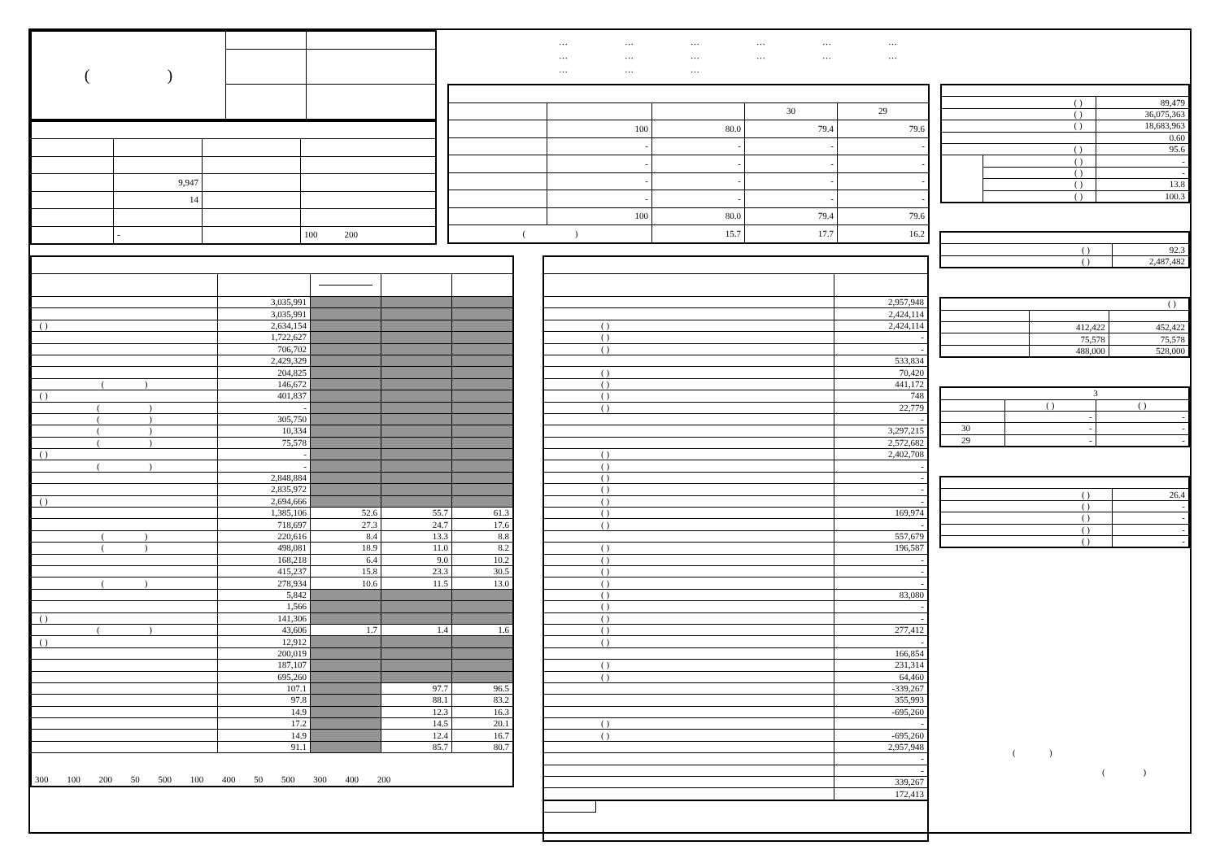| ( ) | | |
| | 9,947 | | |
| | 14 | | |
| | - | | 100 200 |
… … … … … …
… … … … … …
… … …
| | | | 30 | 29 |
| | 100 | 80.0 | 79.4 | 79.6 |
| | - | - | - | - |
| | - | - | - | - |
| | - | - | - | - |
| | - | - | - | - |
| | 100 | 80.0 | 79.4 | 79.6 |
| ( ) | | 15.7 | 17.7 | 16.2 |
| ( ) | | 89,479 |
| ( ) | | 36,075,363 |
| ( ) | | 18,683,963 |
| | | 0.60 |
| ( ) | | 95.6 |
| | ( ) | - |
| | ( ) | - |
| | ( ) | 13.8 |
| | ( ) | 100.3 |
| | 3,035,991 | | | |
| | 3,035,991 | | | |
| ( ) | 2,634,154 | | | |
| | 1,722,627 | | | |
| | 706,702 | | | |
| | 2,429,329 | | | |
| | 204,825 | | | |
| ( ) | 146,672 | | | |
| ( ) | 401,837 | | | |
| ( ) | - | | | |
| ( ) | 305,750 | | | |
| ( ) | 10,334 | | | |
| ( ) | 75,578 | | | |
| ( ) | - | | | |
| ( ) | - | | | |
| | 2,848,884 | | | |
| | 2,835,972 | | | |
| ( ) | 2,694,666 | | | |
| | 1,385,106 | 52.6 | 55.7 | 61.3 |
| | 718,697 | 27.3 | 24.7 | 17.6 |
| ( ) | 220,616 | 8.4 | 13.3 | 8.8 |
| ( ) | 498,081 | 18.9 | 11.0 | 8.2 |
| | 168,218 | 6.4 | 9.0 | 10.2 |
| | 415,237 | 15.8 | 23.3 | 30.5 |
| ( ) | 278,934 | 10.6 | 11.5 | 13.0 |
| | 5,842 | | | |
| | 1,566 | | | |
| ( ) | 141,306 | | | |
| ( ) | 43,606 | 1.7 | 1.4 | 1.6 |
| ( ) | 12,912 | | | |
| | 200,019 | | | |
| | 187,107 | | | |
| | 695,260 | | | |
| | 107.1 | | 97.7 | 96.5 |
| | 97.8 | | 88.1 | 83.2 |
| | 14.9 | | 12.3 | 16.3 |
| | 17.2 | | 14.5 | 20.1 |
| | 14.9 | | 12.4 | 16.7 |
| | 91.1 | | 85.7 | 80.7 |
| 300 100 200 50 500 100 400 50 500 300 400 200 | | | | |
| | 2,957,948 |
| | 2,424,114 |
| ( ) | 2,424,114 |
| ( ) | - |
| ( ) | - |
| | 533,834 |
| ( ) | 70,420 |
| ( ) | 441,172 |
| ( ) | 748 |
| ( ) | 22,779 |
| | - |
| | 3,297,215 |
| | 2,572,682 |
| ( ) | 2,402,708 |
| ( ) | - |
| ( ) | - |
| ( ) | - |
| ( ) | - |
| ( ) | 169,974 |
| ( ) | - |
| | 557,679 |
| ( ) | 196,587 |
| ( ) | - |
| ( ) | - |
| ( ) | - |
| ( ) | 83,080 |
| ( ) | - |
| ( ) | - |
| ( ) | 277,412 |
| ( ) | - |
| | 166,854 |
| ( ) | 231,314 |
| ( ) | 64,460 |
| | -339,267 |
| | 355,993 |
| | -695,260 |
| ( ) | - |
| ( ) | -695,260 |
| | 2,957,948 |
| | - |
| | - |
| | 339,267 |
| | 172,413 |
| ( ) | 92.3 |
| ( ) | 2,487,482 |
| ( ) | | |
| | 412,422 | 452,422 |
| | 75,578 | 75,578 |
| | 488,000 | 528,000 |
| 3 | | |
| | ( ) | ( ) |
| | - | - |
| 30 | - | - |
| 29 | - | - |
| ( ) | 26.4 |
| ( ) | - |
| ( ) | - |
| ( ) | - |
| ( ) | - |
( )
( )